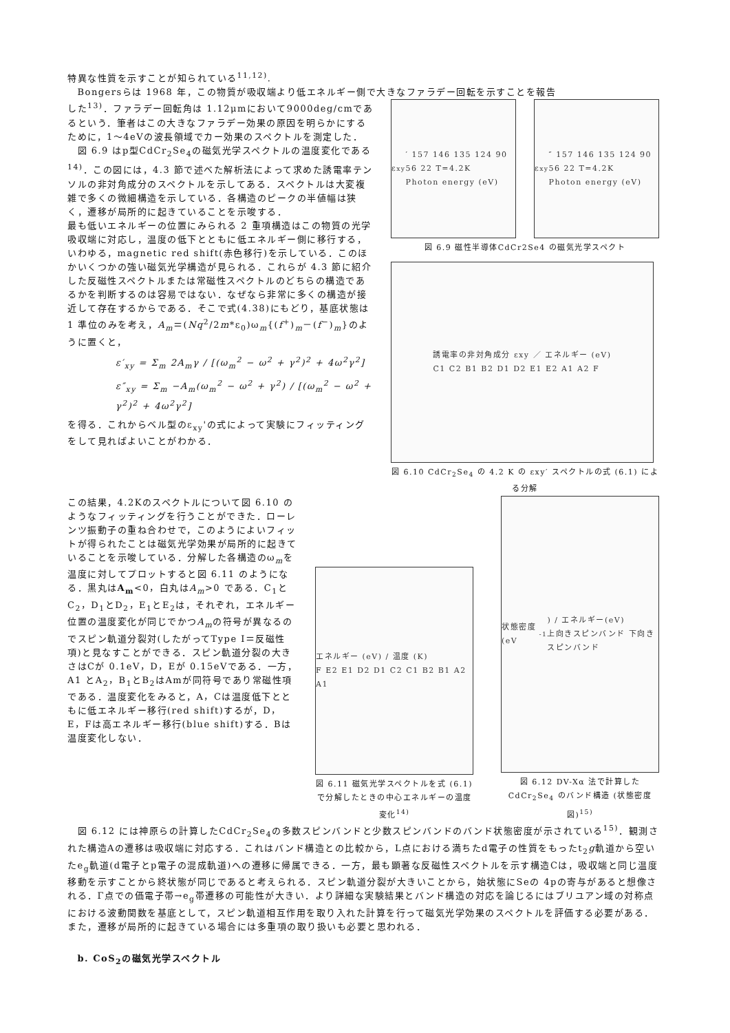特異な性質を示すことが知られている<sup>11,12)</sup>.
　Bongersらは 1968 年，この物質が吸収端より低エネルギー側で大きなファラデー回転を示すことを報告
した<sup>13)</sup>．ファラデー回転角は 1.12μmにおいて9000deg/cmであるという．筆者はこの大きなファラデー効果の原因を明らかにするために，1～4eVの波長領域でカー効果のスペクトルを測定した．
　図 6.9 はp型CdCr<sub>2</sub>Se<sub>4</sub>の磁気光学スペクトルの温度変化である<sup>14)</sup>．この図には，4.3 節で述べた解析法によって求めた誘電率テンソルの非対角成分のスペクトルを示してある．スペクトルは大変複雑で多くの微細構造を示している．各構造のピークの半値幅は狭く，遷移が局所的に起きていることを示唆する．
最も低いエネルギーの位置にみられる 2 重項構造はこの物質の光学吸収端に対応し，温度の低下とともに低エネルギー側に移行する，いわゆる，magnetic red shift(赤色移行)を示している．このほかいくつかの強い磁気光学構造が見られる．これらが 4.3 節に紹介した反磁性スペクトルまたは常磁性スペクトルのどちらの構造であるかを判断するのは容易ではない．なぜなら非常に多くの構造が接近して存在するからである．そこで式(4.38)にもどり，基底状態は 1 準位のみを考え，A<sub>m</sub>＝(Nq<sup>2</sup>/2m*ε<sub>0</sub>)ω<sub>m</sub>{(f<sup>+</sup>)<sub>m</sub>－(f<sup>−</sup>)<sub>m</sub>}のように置くと，
ε′<sub>xy</sub> = Σ<sub>m</sub> 2A<sub>m</sub>γ / [(ω<sub>m</sub><sup>2</sup> − ω<sup>2</sup> + γ<sup>2</sup>)<sup>2</sup> + 4ω<sup>2</sup>γ<sup>2</sup>]
ε″<sub>xy</sub> = Σ<sub>m</sub> −A<sub>m</sub>(ω<sub>m</sub><sup>2</sup> − ω<sup>2</sup> + γ<sup>2</sup>) / [(ω<sub>m</sub><sup>2</sup> − ω<sup>2</sup> + γ<sup>2</sup>)<sup>2</sup> + 4ω<sup>2</sup>γ<sup>2</sup>]
を得る．これからベル型のε<sub>xy</sub>'の式によって実験にフィッティングをして見ればよいことがわかる．
ε<sub>xy</sub>′ 157 146 135 124 90 56 22 T=4.2K
Photon energy (eV)
ε<sub>xy</sub>″ 157 146 135 124 90 56 22 T=4.2K
Photon energy (eV)
図 6.9 磁性半導体CdCr2Se4 の磁気光学スペクト
誘電率の非対角成分 εxy ／ エネルギー (eV)
C1 C2 B1 B2 D1 D2 E1 E2 A1 A2 F
図 6.10 CdCr<sub>2</sub>Se<sub>4</sub> の 4.2 K の εxy′ スペクトルの式 (6.1) による分解
この結果，4.2Kのスペクトルについて図 6.10 のようなフィッティングを行うことができた．ローレンツ振動子の重ね合わせで，このようによいフィットが得られたことは磁気光学効果が局所的に起きていることを示唆している．分解した各構造のω<sub>m</sub>を温度に対してプロットすると図 6.11 のようになる．黒丸はA<sub>m</sub><0，白丸はA<sub>m</sub>>0 である．C<sub>1</sub>とC<sub>2</sub>，D<sub>1</sub>とD<sub>2</sub>，E<sub>1</sub>とE<sub>2</sub>は，それぞれ，エネルギー位置の温度変化が同じでかつA<sub>m</sub>の符号が異なるのでスピン軌道分裂対(したがってType I＝反磁性項)と見なすことができる．スピン軌道分裂の大きさはCが 0.1eV，D，Eが 0.15eVである．一方，A1 とA<sub>2</sub>，B<sub>1</sub>とB<sub>2</sub>はAmが同符号であり常磁性項である．温度変化をみると，A，Cは温度低下とともに低エネルギー移行(red shift)するが，D，E，Fは高エネルギー移行(blue shift)する．Bは温度変化しない．
エネルギー (eV) / 温度 (K)
F E2 E1 D2 D1 C2 C1 B2 B1 A2 A1
図 6.11 磁気光学スペクトルを式 (6.1) で分解したときの中心エネルギーの温度変化<sup>14)</sup>
状態密度 (eV<sup>-1</sup>) / エネルギー(eV)
上向きスピンバンド 下向きスピンバンド
図 6.12 DV-Xα 法で計算した CdCr<sub>2</sub>Se<sub>4</sub> のバンド構造 (状態密度図)<sup>15)</sup>
　図 6.12 には神原らの計算したCdCr<sub>2</sub>Se<sub>4</sub>の多数スピンバンドと少数スピンバンドのバンド状態密度が示されている<sup>15)</sup>．観測された構造Aの遷移は吸収端に対応する．これはバンド構造との比較から，L点における満ちたd電子の性質をもったt<sub>2</sub>g軌道から空いたe<sub>g</sub>軌道(d電子とp電子の混成軌道)への遷移に帰属できる．一方，最も顕著な反磁性スペクトルを示す構造Cは，吸収端と同じ温度移動を示すことから終状態が同じであると考えられる．スピン軌道分裂が大きいことから，始状態にSeの 4pの寄与があると想像される．Γ点での価電子帯→e<sub>g</sub>帯遷移の可能性が大きい．より詳細な実験結果とバンド構造の対応を論じるにはブリユアン域の対称点における波動関数を基底として，スピン軌道相互作用を取り入れた計算を行って磁気光学効果のスペクトルを評価する必要がある．また，遷移が局所的に起きている場合には多重項の取り扱いも必要と思われる．
　b. CoS<sub>2</sub>の磁気光学スペクトル